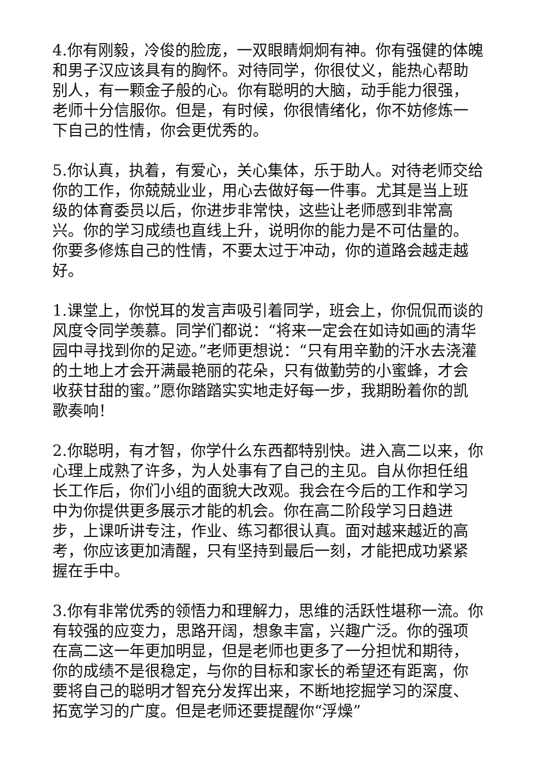4.你有刚毅，冷俊的脸庞，一双眼睛炯炯有神。你有强健的体魄和男子汉应该具有的胸怀。对待同学，你很仗义，能热心帮助别人，有一颗金子般的心。你有聪明的大脑，动手能力很强，老师十分信服你。但是，有时候，你很情绪化，你不妨修炼一下自己的性情，你会更优秀的。
5.你认真，执着，有爱心，关心集体，乐于助人。对待老师交给你的工作，你兢兢业业，用心去做好每一件事。尤其是当上班级的体育委员以后，你进步非常快，这些让老师感到非常高兴。你的学习成绩也直线上升，说明你的能力是不可估量的。你要多修炼自己的性情，不要太过于冲动，你的道路会越走越好。
1.课堂上，你悦耳的发言声吸引着同学，班会上，你侃侃而谈的风度令同学羡慕。同学们都说：“将来一定会在如诗如画的清华园中寻找到你的足迹。”老师更想说：“只有用辛勤的汗水去浇灌的土地上才会开满最艳丽的花朵，只有做勤劳的小蜜蜂，才会收获甘甜的蜜。”愿你踏踏实实地走好每一步，我期盼着你的凯歌奏响！
2.你聪明，有才智，你学什么东西都特别快。进入高二以来，你心理上成熟了许多，为人处事有了自己的主见。自从你担任组长工作后，你们小组的面貌大改观。我会在今后的工作和学习中为你提供更多展示才能的机会。你在高二阶段学习日趋进步，上课听讲专注，作业、练习都很认真。面对越来越近的高考，你应该更加清醒，只有坚持到最后一刻，才能把成功紧紧握在手中。
3.你有非常优秀的领悟力和理解力，思维的活跃性堪称一流。你有较强的应变力，思路开阔，想象丰富，兴趣广泛。你的强项在高二这一年更加明显，但是老师也更多了一分担忧和期待，你的成绩不是很稳定，与你的目标和家长的希望还有距离，你要将自己的聪明才智充分发挥出来，不断地挖掘学习的深度、拓宽学习的广度。但是老师还要提醒你“浮燥”